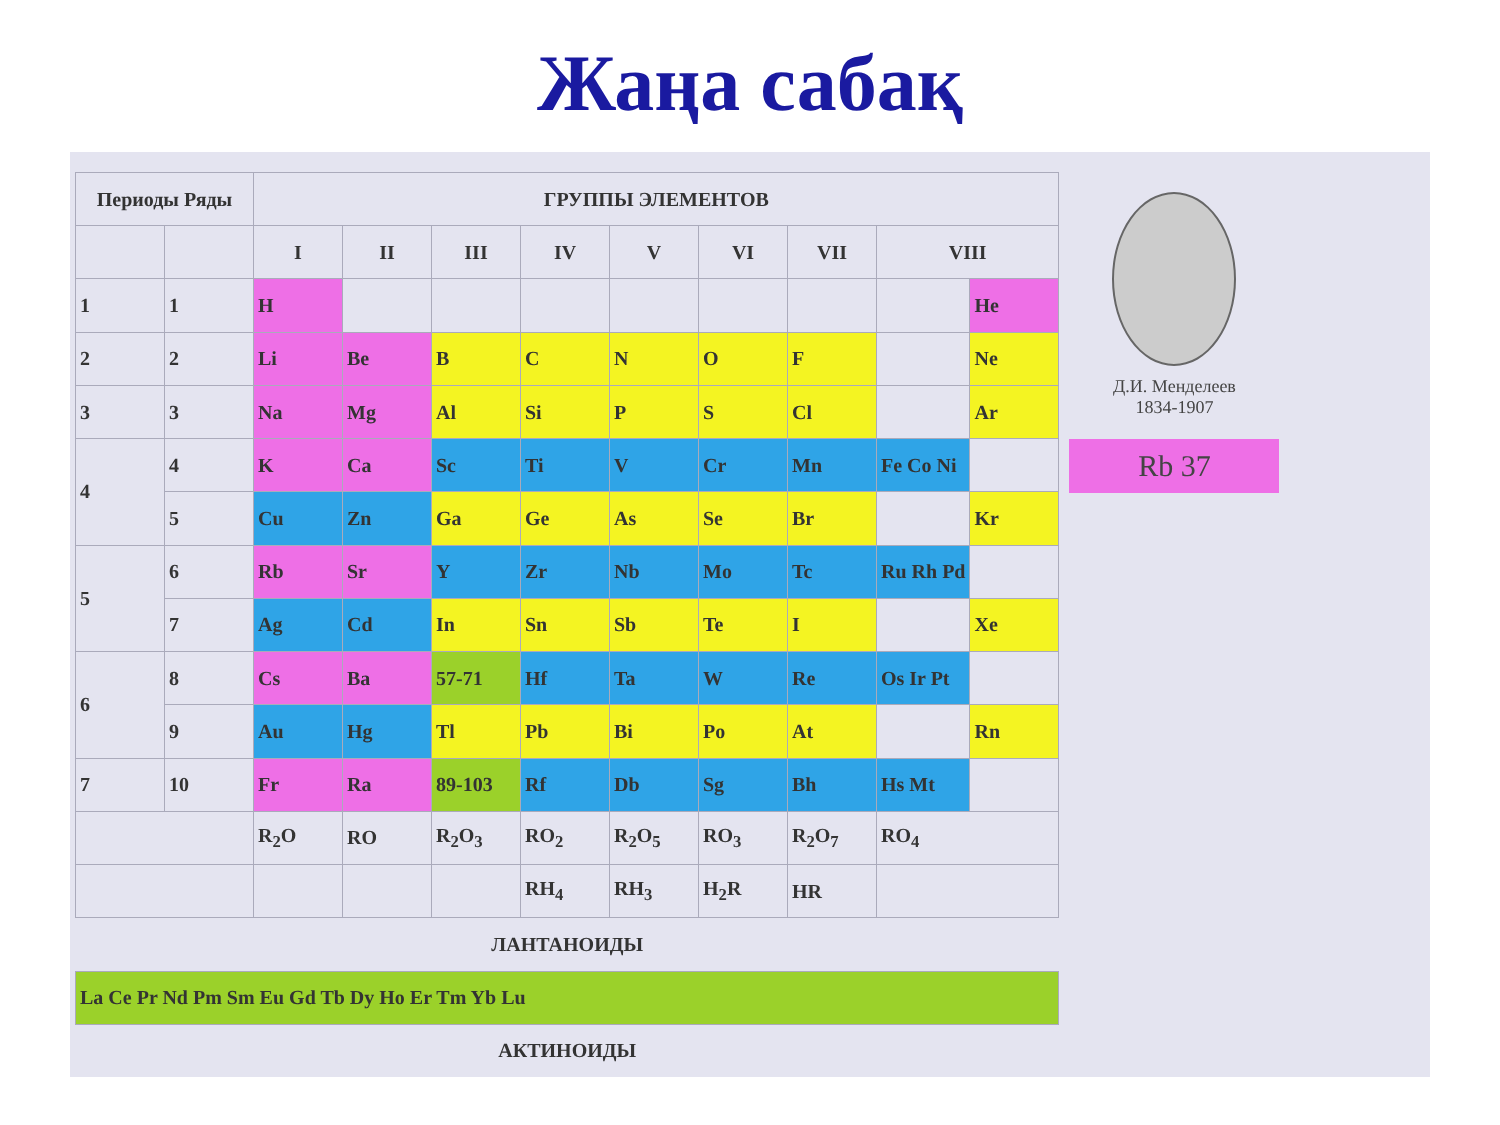Жаңа сабақ
| Периоды Ряды | | ГРУППЫ ЭЛЕМЕНТОВ | | | | | | | | |
| --- | --- | --- | --- | --- | --- | --- | --- | --- | --- | --- |
| | | I | II | III | IV | V | VI | VII | VIII | |
| 1 | 1 | H | | | | | | | | He |
| 2 | 2 | Li | Be | B | C | N | O | F | | Ne |
| 3 | 3 | Na | Mg | Al | Si | P | S | Cl | | Ar |
| 4 | 4 | K | Ca | Sc | Ti | V | Cr | Mn | Fe Co Ni | |
| | 5 | Cu | Zn | Ga | Ge | As | Se | Br | | Kr |
| 5 | 6 | Rb | Sr | Y | Zr | Nb | Mo | Tc | Ru Rh Pd | |
| | 7 | Ag | Cd | In | Sn | Sb | Te | I | | Xe |
| 6 | 8 | Cs | Ba | 57-71 | Hf | Ta | W | Re | Os Ir Pt | |
| | 9 | Au | Hg | Tl | Pb | Bi | Po | At | | Rn |
| 7 | 10 | Fr | Ra | 89-103 | Rf | Db | Sg | Bh | Hs Mt | |
| | | R<sub>2</sub>O | RO | R<sub>2</sub>O<sub>3</sub> | RO<sub>2</sub> | R<sub>2</sub>O<sub>5</sub> | RO<sub>3</sub> | R<sub>2</sub>O<sub>7</sub> | RO<sub>4</sub> | |
| | | | | | RH<sub>4</sub> | RH<sub>3</sub> | H<sub>2</sub>R | HR | | |
| ЛАНТАНОИДЫ | | | | | | | | | | |
| La Ce Pr Nd Pm Sm Eu Gd Tb Dy Ho Er Tm Yb Lu | | | | | | | | | | |
| АКТИНОИДЫ | | | | | | | | | | |
Д.И. Менделеев
1834-1907
Rb 37